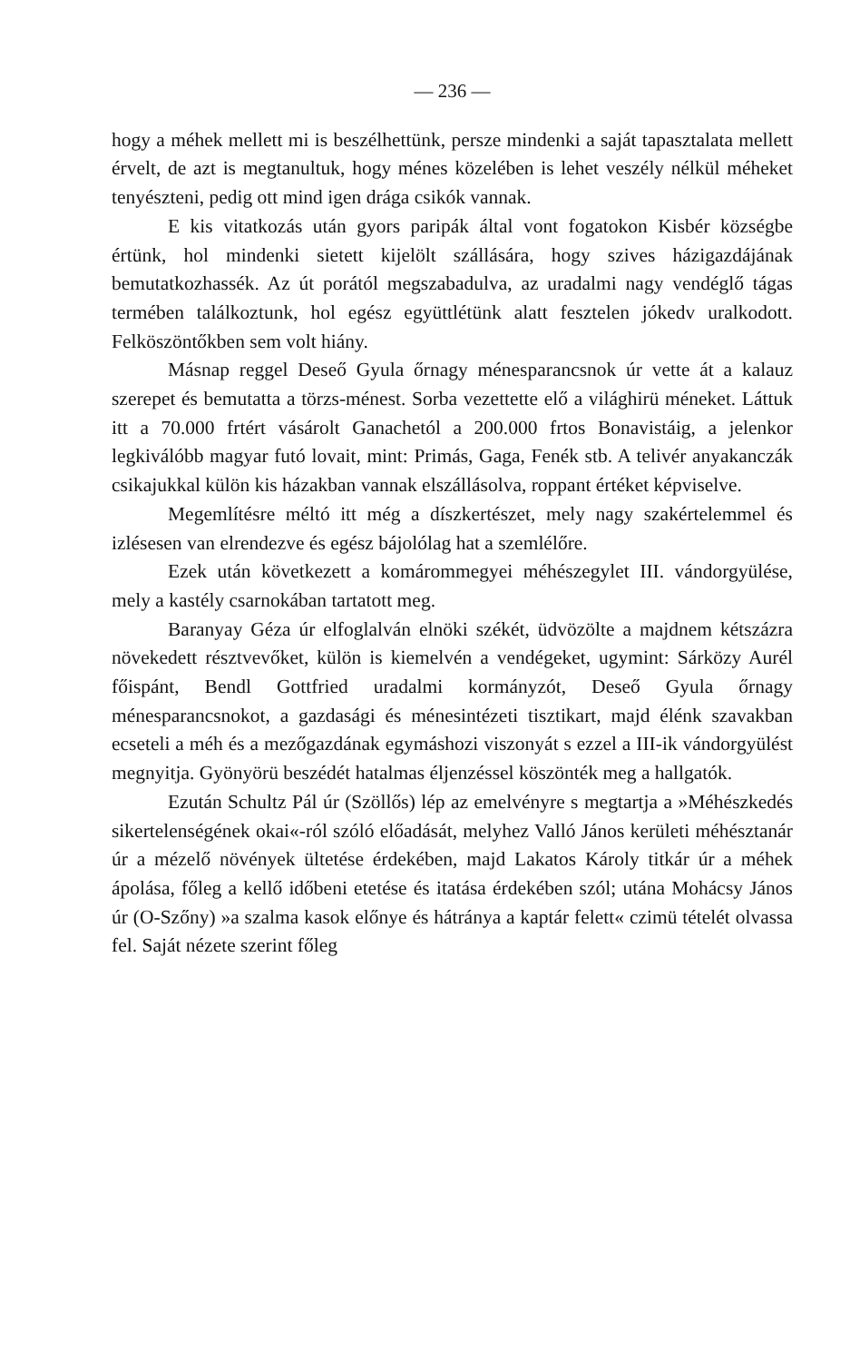— 236 —
hogy a méhek mellett mi is beszélhettünk, persze mindenki a saját tapasztalata mellett érvelt, de azt is megtanultuk, hogy ménes közelében is lehet veszély nélkül méheket tenyészteni, pedig ott mind igen drága csikók vannak.
E kis vitatkozás után gyors paripák által vont fogatokon Kisbér községbe értünk, hol mindenki sietett kijelölt szállására, hogy szives házigazdájának bemutatkozhassék. Az út porától megszabadulva, az uradalmi nagy vendéglő tágas termében találkoztunk, hol egész együttlétünk alatt fesztelen jókedv uralkodott. Felköszöntőkben sem volt hiány.
Másnap reggel Deseő Gyula őrnagy ménesparancsnok úr vette át a kalauz szerepet és bemutatta a törzs-ménest. Sorba vezettette elő a világhirü méneket. Láttuk itt a 70.000 frtért vásárolt Ganachetól a 200.000 frtos Bonavistáig, a jelenkor legkiválóbb magyar futó lovait, mint: Primás, Gaga, Fenék stb. A telivér anyakanczák csikajukkal külön kis házakban vannak elszállásolva, roppant értéket képviselve.
Megemlítésre méltó itt még a díszkertészet, mely nagy szakértelemmel és izlésesen van elrendezve és egész bájolólag hat a szemlélőre.
Ezek után következett a komárommegyei méhészegylet III. vándorgyülése, mely a kastély csarnokában tartatott meg.
Baranyay Géza úr elfoglalván elnöki székét, üdvözölte a majdnem kétszázra növekedett résztvevőket, külön is kiemelvén a vendégeket, ugymint: Sárközy Aurél főispánt, Bendl Gottfried uradalmi kormányzót, Deseő Gyula őrnagy ménesparancsnokot, a gazdasági és ménesintézeti tisztikart, majd élénk szavakban ecseteli a méh és a mezőgazdának egymáshozi viszonyát s ezzel a III-ik vándorgyülést megnyitja. Gyönyörü beszédét hatalmas éljenzéssel köszönték meg a hallgatók.
Ezután Schultz Pál úr (Szöllős) lép az emelvényre s megtartja a »Méhészkedés sikertelenségének okai«-ról szóló előadását, melyhez Valló János kerületi méhésztanár úr a mézelő növények ültetése érdekében, majd Lakatos Károly titkár úr a méhek ápolása, főleg a kellő időbeni etetése és itatása érdekében szól; utána Mohácsy János úr (O-Szőny) »a szalma kasok előnye és hátránya a kaptár felett« czimü tételét olvassa fel. Saját nézete szerint főleg